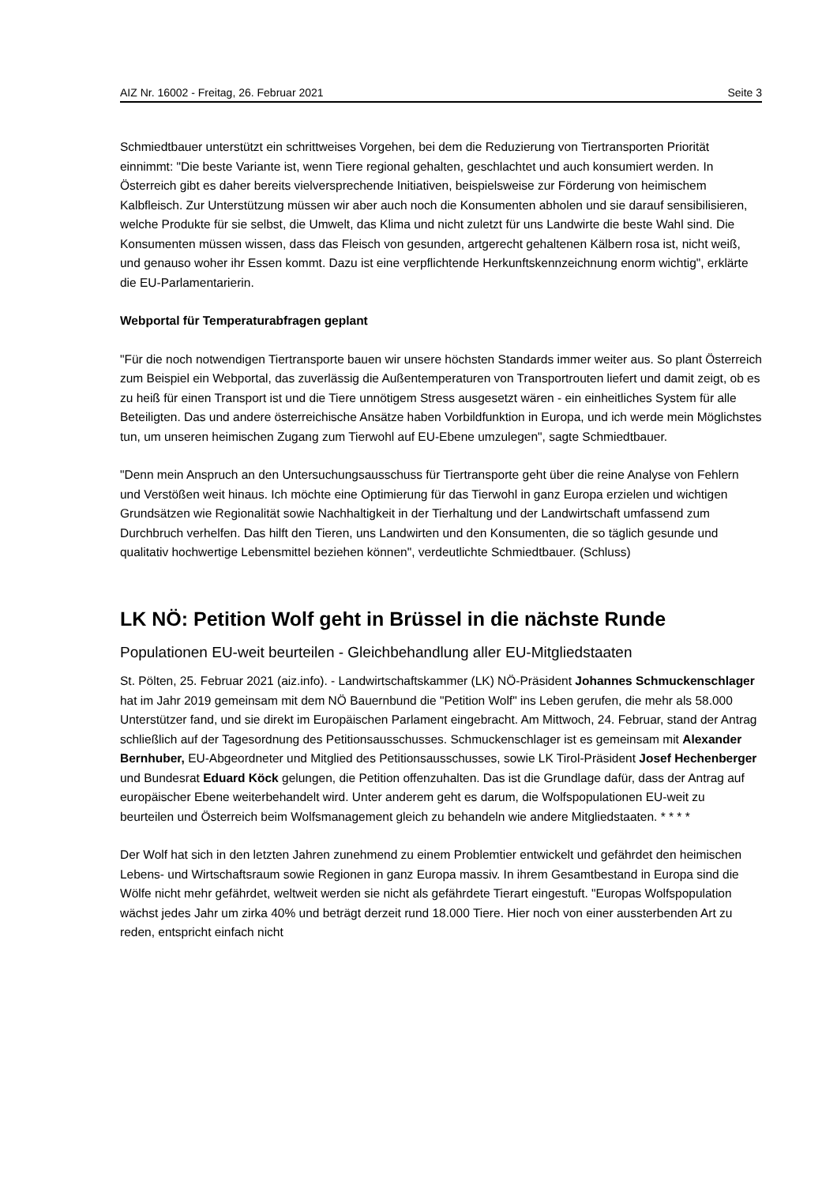AIZ Nr. 16002 - Freitag, 26. Februar 2021 Seite 3
Schmiedtbauer unterstützt ein schrittweises Vorgehen, bei dem die Reduzierung von Tiertransporten Priorität einnimmt: "Die beste Variante ist, wenn Tiere regional gehalten, geschlachtet und auch konsumiert werden. In Österreich gibt es daher bereits vielversprechende Initiativen, beispielsweise zur Förderung von heimischem Kalbfleisch. Zur Unterstützung müssen wir aber auch noch die Konsumenten abholen und sie darauf sensibilisieren, welche Produkte für sie selbst, die Umwelt, das Klima und nicht zuletzt für uns Landwirte die beste Wahl sind. Die Konsumenten müssen wissen, dass das Fleisch von gesunden, artgerecht gehaltenen Kälbern rosa ist, nicht weiß, und genauso woher ihr Essen kommt. Dazu ist eine verpflichtende Herkunftskennzeichnung enorm wichtig", erklärte die EU-Parlamentarierin.
Webportal für Temperaturabfragen geplant
"Für die noch notwendigen Tiertransporte bauen wir unsere höchsten Standards immer weiter aus. So plant Österreich zum Beispiel ein Webportal, das zuverlässig die Außentemperaturen von Transportrouten liefert und damit zeigt, ob es zu heiß für einen Transport ist und die Tiere unnötigem Stress ausgesetzt wären - ein einheitliches System für alle Beteiligten. Das und andere österreichische Ansätze haben Vorbildfunktion in Europa, und ich werde mein Möglichstes tun, um unseren heimischen Zugang zum Tierwohl auf EU-Ebene umzulegen", sagte Schmiedtbauer.
"Denn mein Anspruch an den Untersuchungsausschuss für Tiertransporte geht über die reine Analyse von Fehlern und Verstößen weit hinaus. Ich möchte eine Optimierung für das Tierwohl in ganz Europa erzielen und wichtigen Grundsätzen wie Regionalität sowie Nachhaltigkeit in der Tierhaltung und der Landwirtschaft umfassend zum Durchbruch verhelfen. Das hilft den Tieren, uns Landwirten und den Konsumenten, die so täglich gesunde und qualitativ hochwertige Lebensmittel beziehen können", verdeutlichte Schmiedtbauer. (Schluss)
LK NÖ: Petition Wolf geht in Brüssel in die nächste Runde
Populationen EU-weit beurteilen - Gleichbehandlung aller EU-Mitgliedstaaten
St. Pölten, 25. Februar 2021 (aiz.info). - Landwirtschaftskammer (LK) NÖ-Präsident Johannes Schmuckenschlager hat im Jahr 2019 gemeinsam mit dem NÖ Bauernbund die "Petition Wolf" ins Leben gerufen, die mehr als 58.000 Unterstützer fand, und sie direkt im Europäischen Parlament eingebracht. Am Mittwoch, 24. Februar, stand der Antrag schließlich auf der Tagesordnung des Petitionsausschusses. Schmuckenschlager ist es gemeinsam mit Alexander Bernhuber, EU-Abgeordneter und Mitglied des Petitionsausschusses, sowie LK Tirol-Präsident Josef Hechenberger und Bundesrat Eduard Köck gelungen, die Petition offenzuhalten. Das ist die Grundlage dafür, dass der Antrag auf europäischer Ebene weiterbehandelt wird. Unter anderem geht es darum, die Wolfspopulationen EU-weit zu beurteilen und Österreich beim Wolfsmanagement gleich zu behandeln wie andere Mitgliedstaaten. * * * *
Der Wolf hat sich in den letzten Jahren zunehmend zu einem Problemtier entwickelt und gefährdet den heimischen Lebens- und Wirtschaftsraum sowie Regionen in ganz Europa massiv. In ihrem Gesamtbestand in Europa sind die Wölfe nicht mehr gefährdet, weltweit werden sie nicht als gefährdete Tierart eingestuft. "Europas Wolfspopulation wächst jedes Jahr um zirka 40% und beträgt derzeit rund 18.000 Tiere. Hier noch von einer aussterbenden Art zu reden, entspricht einfach nicht